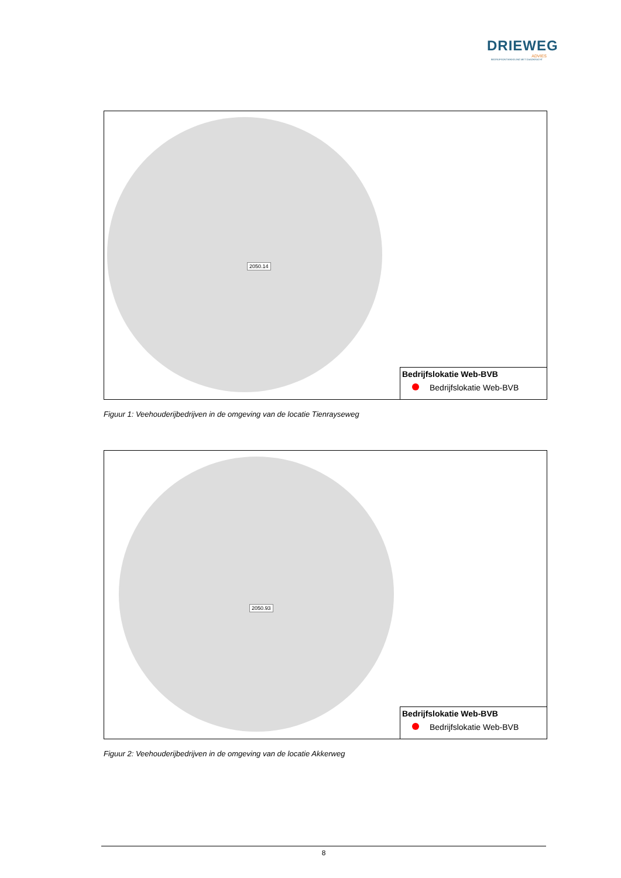DRIEWEG
ADVIES
BEDRIJFSONTWIKKELING MET DAADKRACHT
2050.14
Bedrijfslokatie Web-BVB
Bedrijfslokatie Web-BVB
Figuur 1: Veehouderijbedrijven in de omgeving van de locatie Tienrayseweg
2050.93
Bedrijfslokatie Web-BVB
Bedrijfslokatie Web-BVB
Figuur 2: Veehouderijbedrijven in de omgeving van de locatie Akkerweg
8